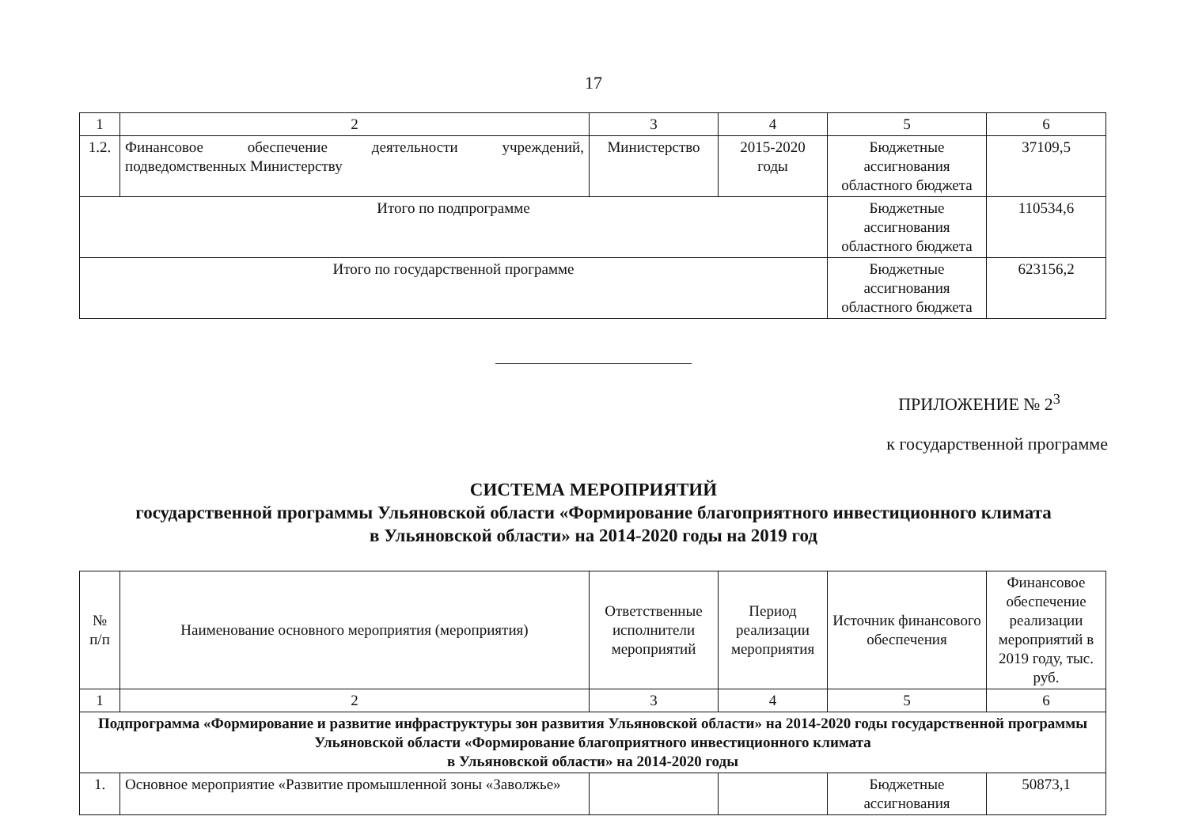17
| 1 | 2 | 3 | 4 | 5 | 6 |
| 1.2. | Финансовое обеспечение деятельности учреждений, подведомственных Министерству | Министерство | 2015-2020 годы | Бюджетные ассигнования областного бюджета | 37109,5 |
| Итого по подпрограмме | | | | Бюджетные ассигнования областного бюджета | 110534,6 |
| Итого по государственной программе | | | | Бюджетные ассигнования областного бюджета | 623156,2 |
ПРИЛОЖЕНИЕ № 2<sup>3</sup>
к государственной программе
СИСТЕМА МЕРОПРИЯТИЙ
государственной программы Ульяновской области «Формирование благоприятного инвестиционного климата
в Ульяновской области» на 2014-2020 годы на 2019 год
| № п/п | Наименование основного мероприятия (мероприятия) | Ответственные исполнители мероприятий | Период реализации мероприятия | Источник финансового обеспечения | Финансовое обеспечение реализации мероприятий в 2019 году, тыс. руб. |
| --- | --- | --- | --- | --- | --- |
| 1 | 2 | 3 | 4 | 5 | 6 |
| Подпрограмма «Формирование и развитие инфраструктуры зон развития Ульяновской области» на 2014-2020 годы государственной программы Ульяновской области «Формирование благоприятного инвестиционного климата в Ульяновской области» на 2014-2020 годы | | | | | |
| 1. | Основное мероприятие «Развитие промышленной зоны «Заволжье» | | | Бюджетные ассигнования | 50873,1 |